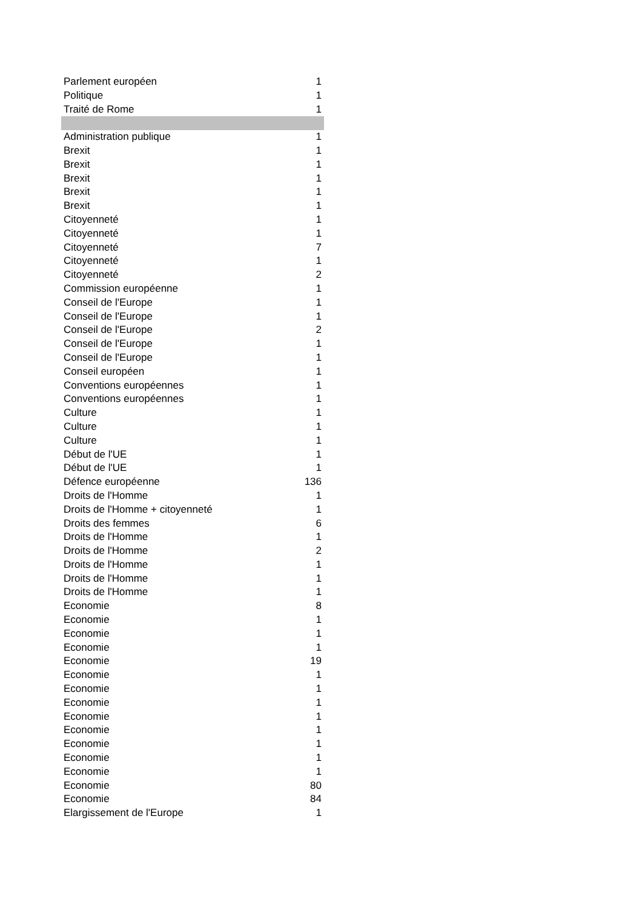| Parlement européen | 1 |
| Politique | 1 |
| Traité de Rome | 1 |
| Administration publique | 1 |
| Brexit | 1 |
| Brexit | 1 |
| Brexit | 1 |
| Brexit | 1 |
| Brexit | 1 |
| Citoyenneté | 1 |
| Citoyenneté | 1 |
| Citoyenneté | 7 |
| Citoyenneté | 1 |
| Citoyenneté | 2 |
| Commission européenne | 1 |
| Conseil de l'Europe | 1 |
| Conseil de l'Europe | 1 |
| Conseil de l'Europe | 2 |
| Conseil de l'Europe | 1 |
| Conseil de l'Europe | 1 |
| Conseil européen | 1 |
| Conventions européennes | 1 |
| Conventions européennes | 1 |
| Culture | 1 |
| Culture | 1 |
| Culture | 1 |
| Début de l'UE | 1 |
| Début de l'UE | 1 |
| Défence européenne | 136 |
| Droits de l'Homme | 1 |
| Droits de l'Homme + citoyenneté | 1 |
| Droits des femmes | 6 |
| Droits de l'Homme | 1 |
| Droits de l'Homme | 2 |
| Droits de l'Homme | 1 |
| Droits de l'Homme | 1 |
| Droits de l'Homme | 1 |
| Economie | 8 |
| Economie | 1 |
| Economie | 1 |
| Economie | 1 |
| Economie | 19 |
| Economie | 1 |
| Economie | 1 |
| Economie | 1 |
| Economie | 1 |
| Economie | 1 |
| Economie | 1 |
| Economie | 1 |
| Economie | 1 |
| Economie | 80 |
| Economie | 84 |
| Elargissement de l'Europe | 1 |